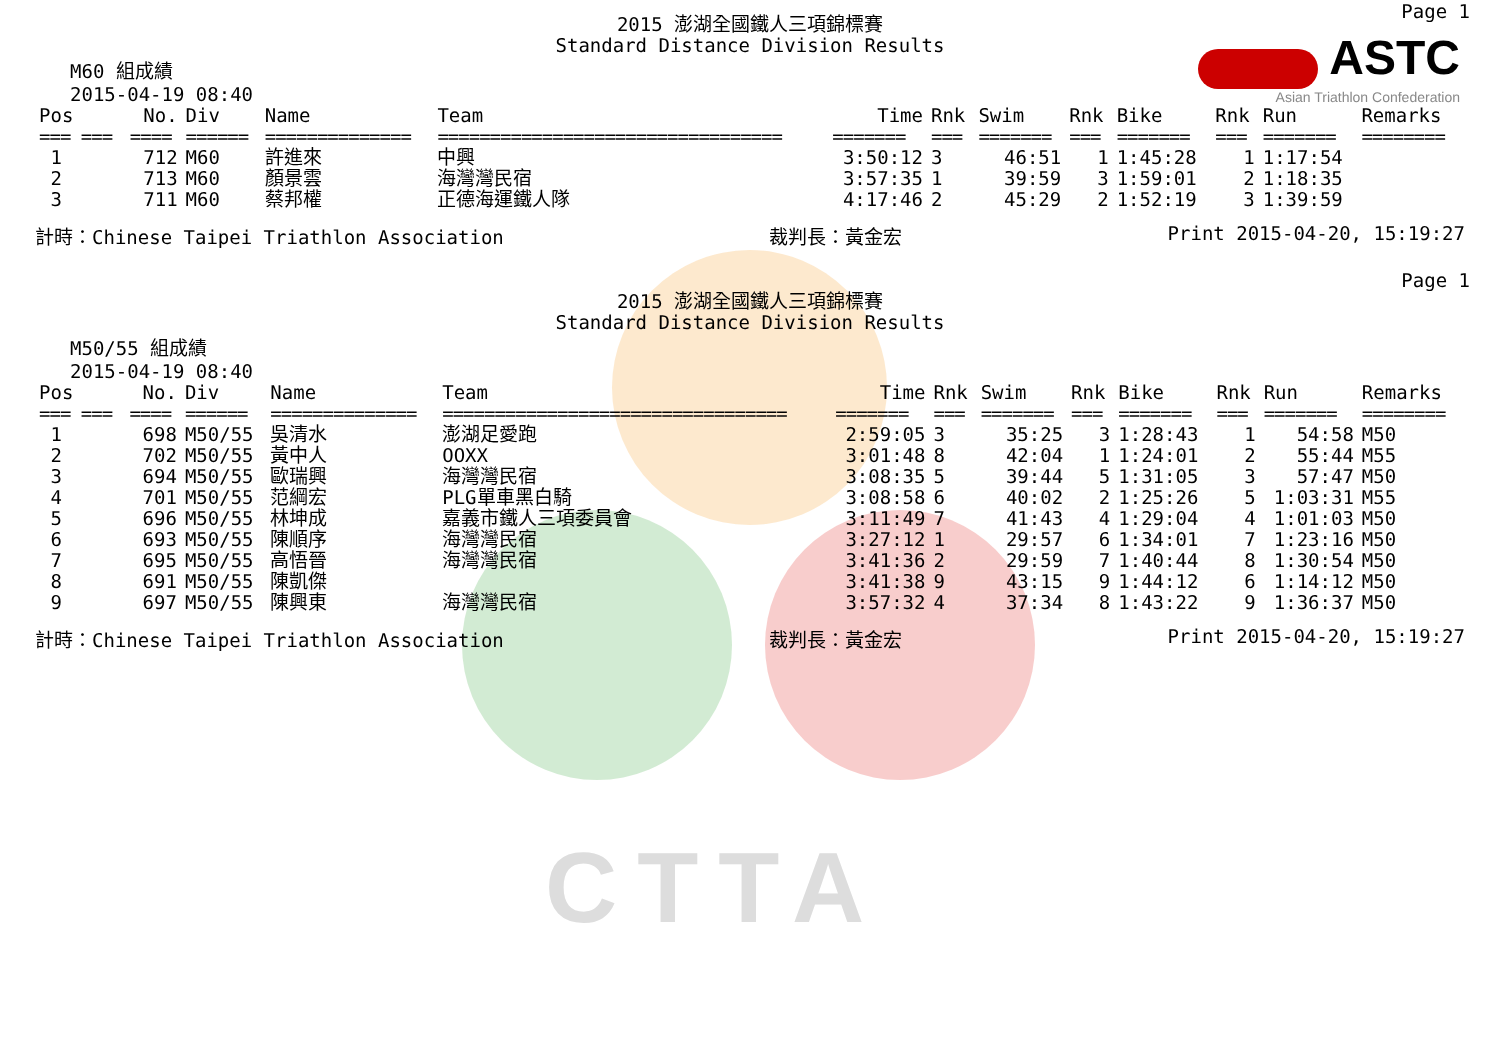CTTA
ASTC
Asian Triathlon Confederation
Page 1
2015 澎湖全國鐵人三項錦標賽
Standard Distance Division Results
M60 組成績
2015-04-19 08:40
| Pos | No. | Div | Name | Team | Time | Rnk | Swim | Rnk | Bike | Rnk | Run | Remarks |
| --- | --- | --- | --- | --- | --- | --- | --- | --- | --- | --- | --- | --- |
| === === | ==== | ====== | ============== | ================================= | ======= | === | ======= | === | ======= | === | ======= | ======== |
| 1 | 712 | M60 | 許進來 | 中興 | 3:50:12 | 3 | 46:51 | 1 | 1:45:28 | 1 | 1:17:54 | |
| 2 | 713 | M60 | 顏景雲 | 海灣灣民宿 | 3:57:35 | 1 | 39:59 | 3 | 1:59:01 | 2 | 1:18:35 | |
| 3 | 711 | M60 | 蔡邦權 | 正德海運鐵人隊 | 4:17:46 | 2 | 45:29 | 2 | 1:52:19 | 3 | 1:39:59 | |
計時：Chinese Taipei Triathlon Association 裁判長：黃金宏 Print 2015-04-20, 15:19:27
Page 1
2015 澎湖全國鐵人三項錦標賽
Standard Distance Division Results
M50/55 組成績
2015-04-19 08:40
| Pos | No. | Div | Name | Team | Time | Rnk | Swim | Rnk | Bike | Rnk | Run | Remarks |
| --- | --- | --- | --- | --- | --- | --- | --- | --- | --- | --- | --- | --- |
| === === | ==== | ====== | ============== | ================================= | ======= | === | ======= | === | ======= | === | ======= | ======== |
| 1 | 698 | M50/55 | 吳清水 | 澎湖足愛跑 | 2:59:05 | 3 | 35:25 | 3 | 1:28:43 | 1 | 54:58 | M50 |
| 2 | 702 | M50/55 | 黃中人 | OOXX | 3:01:48 | 8 | 42:04 | 1 | 1:24:01 | 2 | 55:44 | M55 |
| 3 | 694 | M50/55 | 歐瑞興 | 海灣灣民宿 | 3:08:35 | 5 | 39:44 | 5 | 1:31:05 | 3 | 57:47 | M50 |
| 4 | 701 | M50/55 | 范綱宏 | PLG單車黑白騎 | 3:08:58 | 6 | 40:02 | 2 | 1:25:26 | 5 | 1:03:31 | M55 |
| 5 | 696 | M50/55 | 林坤成 | 嘉義市鐵人三項委員會 | 3:11:49 | 7 | 41:43 | 4 | 1:29:04 | 4 | 1:01:03 | M50 |
| 6 | 693 | M50/55 | 陳順序 | 海灣灣民宿 | 3:27:12 | 1 | 29:57 | 6 | 1:34:01 | 7 | 1:23:16 | M50 |
| 7 | 695 | M50/55 | 高悟晉 | 海灣灣民宿 | 3:41:36 | 2 | 29:59 | 7 | 1:40:44 | 8 | 1:30:54 | M50 |
| 8 | 691 | M50/55 | 陳凱傑 | | 3:41:38 | 9 | 43:15 | 9 | 1:44:12 | 6 | 1:14:12 | M50 |
| 9 | 697 | M50/55 | 陳興東 | 海灣灣民宿 | 3:57:32 | 4 | 37:34 | 8 | 1:43:22 | 9 | 1:36:37 | M50 |
計時：Chinese Taipei Triathlon Association 裁判長：黃金宏 Print 2015-04-20, 15:19:27